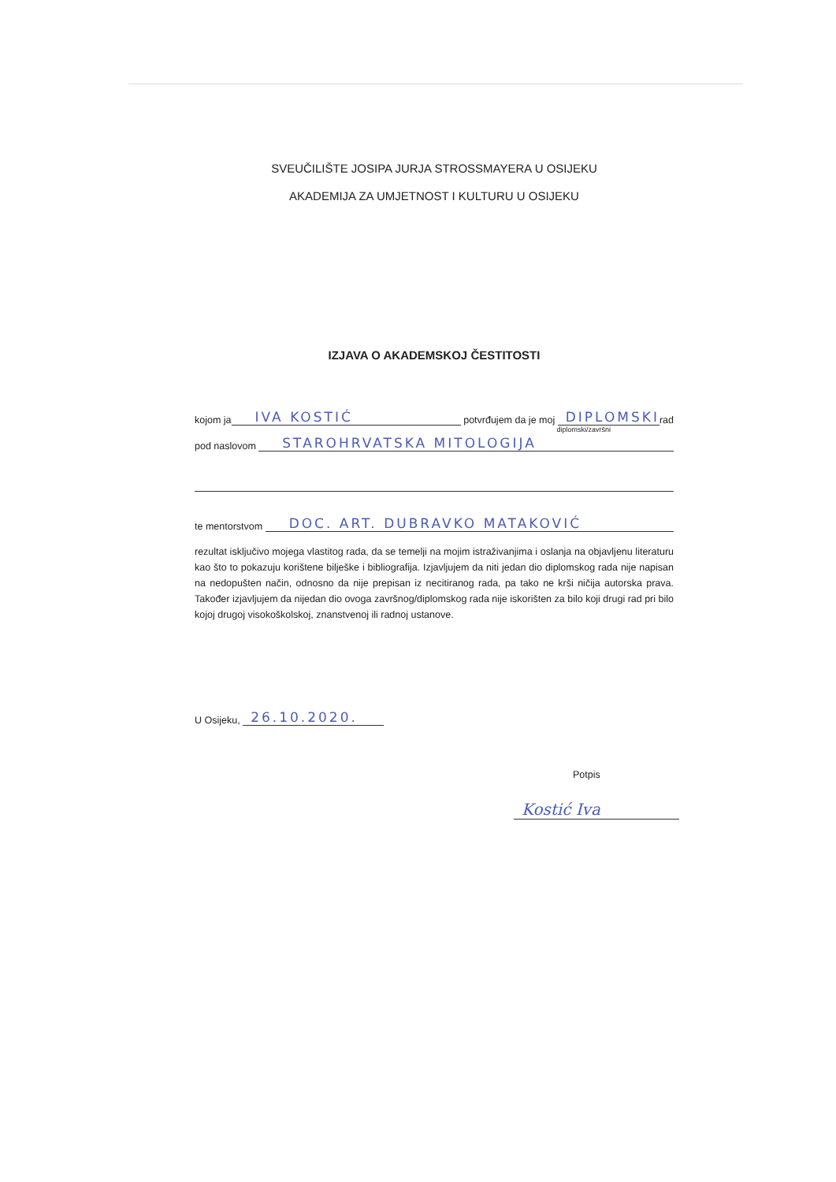SVEUČILIŠTE JOSIPA JURJA STROSSMAYERA U OSIJEKU
AKADEMIJA ZA UMJETNOST I KULTURU U OSIJEKU
IZJAVA O AKADEMSKOJ ČESTITOSTI
kojom ja IVA KOSTIĆ potvrđujem da je moj DIPLOMSKI rad
diplomski/završni
pod naslovom STAROHRVATSKA MITOLOGIJA
te mentorstvom DOC. ART. DUBRAVKO MATAKOVIĆ
rezultat isključivo mojega vlastitog rada, da se temelji na mojim istraživanjima i oslanja na objavljenu literaturu kao što to pokazuju korištene bilješke i bibliografija. Izjavljujem da niti jedan dio diplomskog rada nije napisan na nedopušten način, odnosno da nije prepisan iz necitiranog rada, pa tako ne krši ničija autorska prava. Također izjavljujem da nijedan dio ovoga završnog/diplomskog rada nije iskorišten za bilo koji drugi rad pri bilo kojoj drugoj visokoškolskoj, znanstvenoj ili radnoj ustanove.
U Osijeku, 26.10.2020.
Potpis
Kostić Iva